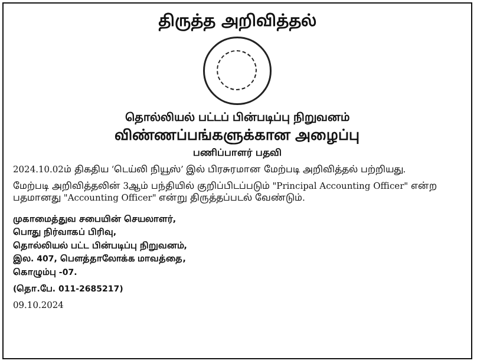திருத்த அறிவித்தல்
தொல்லியல் பட்டப் பின்படிப்பு நிறுவனம்
விண்ணப்பங்களுக்கான அழைப்பு
பணிப்பாளர் பதவி
2024.10.02ம் திகதிய ‘டெய்லி நியூஸ்’ இல் பிரசுரமான மேற்படி அறிவித்தல் பற்றியது.
மேற்படி அறிவித்தலின் 3ஆம் பந்தியில் குறிப்பிடப்படும் "Principal Accounting Officer" என்ற பதமானது "Accounting Officer" என்று திருத்தப்படல் வேண்டும்.
முகாமைத்துவ சபையின் செயலாளர்,
பொது நிர்வாகப் பிரிவு,
தொல்லியல் பட்ட பின்படிப்பு நிறுவனம்,
இல. 407, பௌத்தாலோக்க மாவத்தை,
கொழும்பு -07.
(தொ.பே. 011-2685217)
09.10.2024